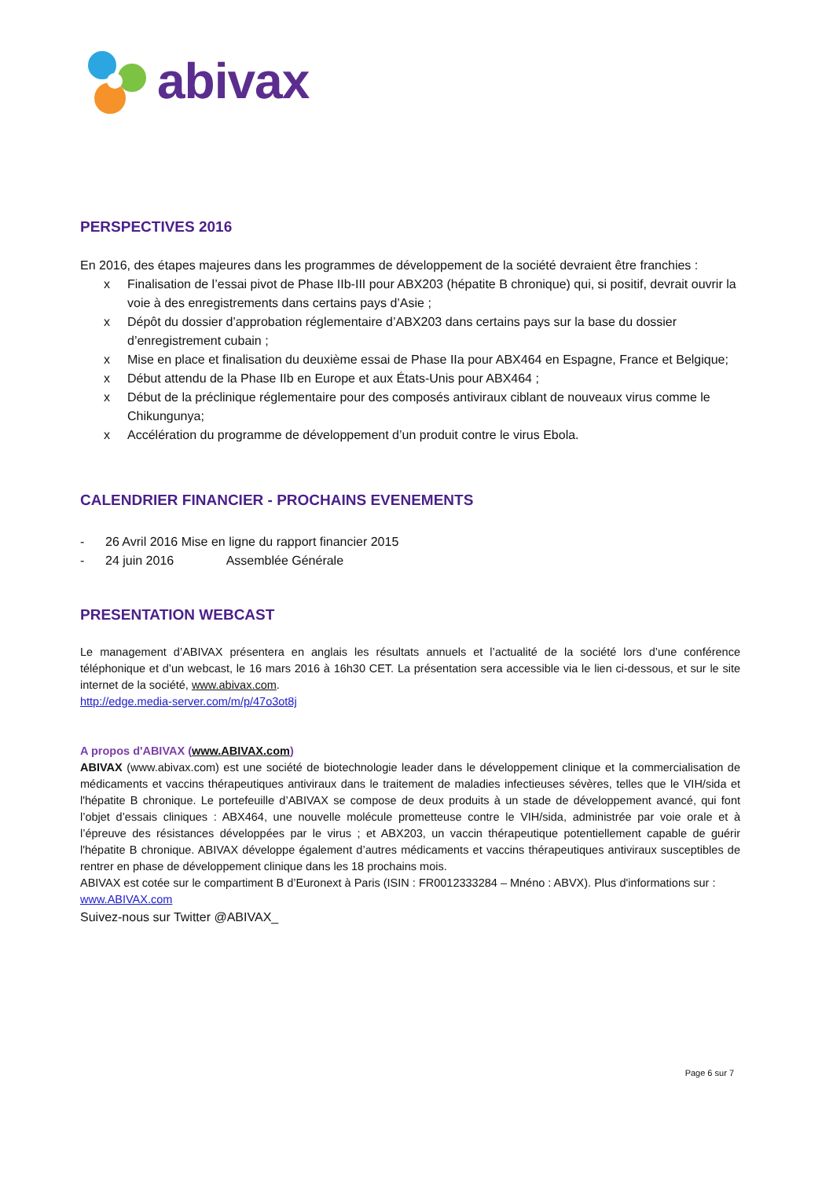abivax
PERSPECTIVES 2016
En 2016, des étapes majeures dans les programmes de développement de la société devraient être franchies :
x Finalisation de l’essai pivot de Phase IIb-III pour ABX203 (hépatite B chronique) qui, si positif, devrait ouvrir la voie à des enregistrements dans certains pays d’Asie ;
x Dépôt du dossier d’approbation réglementaire d’ABX203 dans certains pays sur la base du dossier d’enregistrement cubain ;
x Mise en place et finalisation du deuxième essai de Phase IIa pour ABX464 en Espagne, France et Belgique;
x Début attendu de la Phase IIb en Europe et aux États-Unis pour ABX464 ;
x Début de la préclinique réglementaire pour des composés antiviraux ciblant de nouveaux virus comme le Chikungunya;
x Accélération du programme de développement d’un produit contre le virus Ebola.
CALENDRIER FINANCIER - PROCHAINS EVENEMENTS
- 26 Avril 2016 Mise en ligne du rapport financier 2015
- 24 juin 2016 Assemblée Générale
PRESENTATION WEBCAST
Le management d’ABIVAX présentera en anglais les résultats annuels et l’actualité de la société lors d’une conférence téléphonique et d’un webcast, le 16 mars 2016 à 16h30 CET. La présentation sera accessible via le lien ci-dessous, et sur le site internet de la société, www.abivax.com.
http://edge.media-server.com/m/p/47o3ot8j
A propos d'ABIVAX (www.ABIVAX.com)
ABIVAX (www.abivax.com) est une société de biotechnologie leader dans le développement clinique et la commercialisation de médicaments et vaccins thérapeutiques antiviraux dans le traitement de maladies infectieuses sévères, telles que le VIH/sida et l'hépatite B chronique. Le portefeuille d’ABIVAX se compose de deux produits à un stade de développement avancé, qui font l’objet d’essais cliniques : ABX464, une nouvelle molécule prometteuse contre le VIH/sida, administrée par voie orale et à l’épreuve des résistances développées par le virus ; et ABX203, un vaccin thérapeutique potentiellement capable de guérir l'hépatite B chronique. ABIVAX développe également d’autres médicaments et vaccins thérapeutiques antiviraux susceptibles de rentrer en phase de développement clinique dans les 18 prochains mois.
ABIVAX est cotée sur le compartiment B d’Euronext à Paris (ISIN : FR0012333284 – Mnéno : ABVX). Plus d'informations sur : www.ABIVAX.com
Suivez-nous sur Twitter @ABIVAX_
Page 6 sur 7